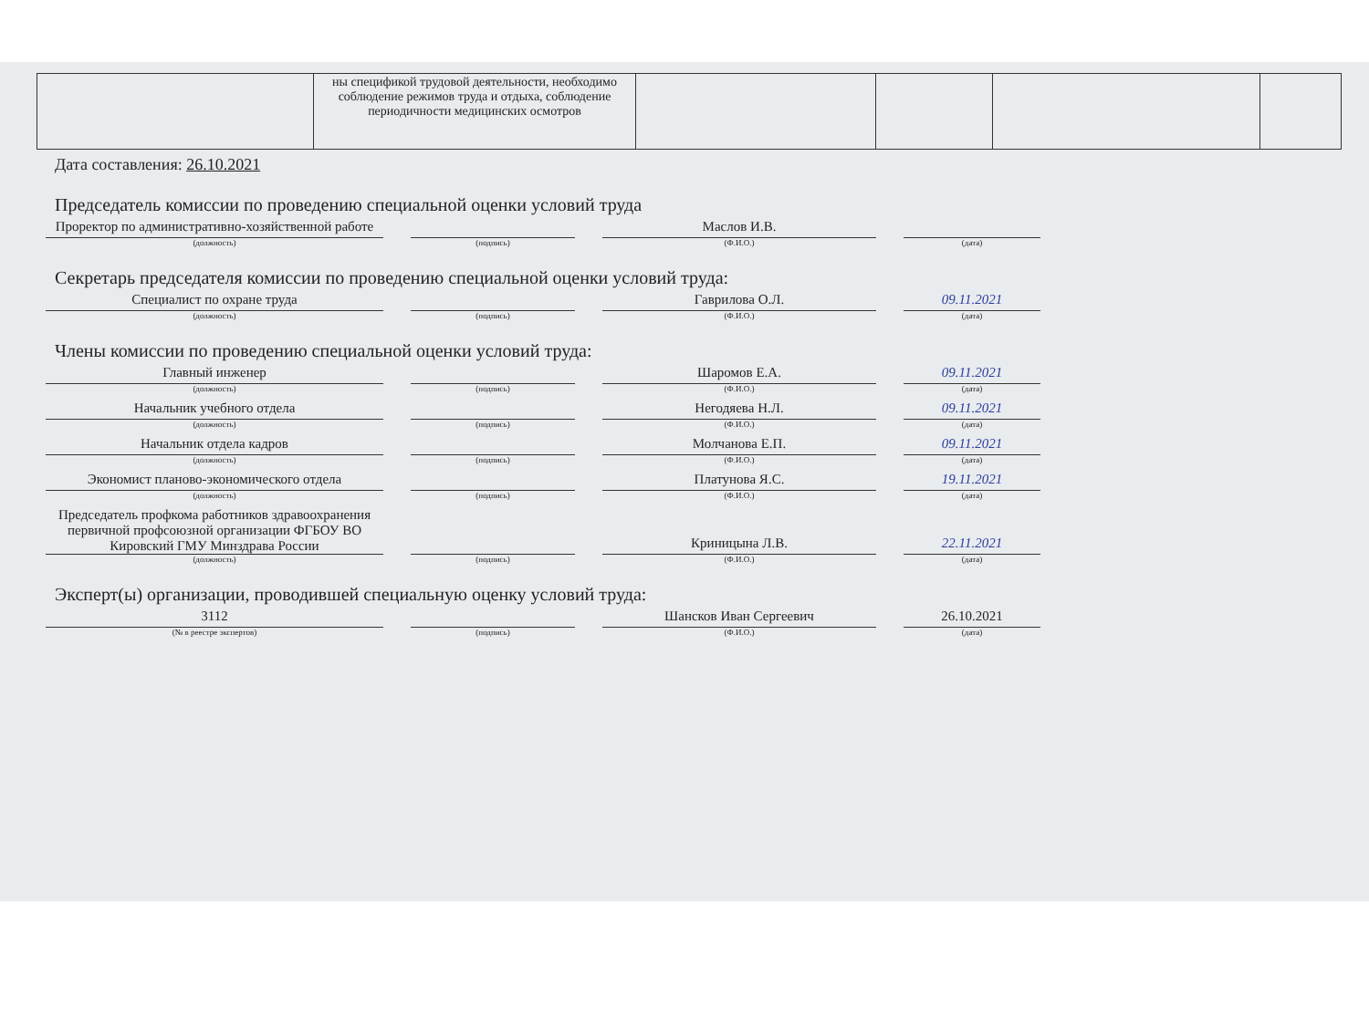| | ны спецификой трудовой деятельности, необходимо соблюдение режимов труда и отдыха, соблюдение периодичности медицинских осмотров | | | | |
Дата составления: 26.10.2021
Председатель комиссии по проведению специальной оценки условий труда
Проректор по административно-хозяйственной работе
(должность)
(подпись)
Маслов И.В.
(Ф.И.О.)
(дата)
Секретарь председателя комиссии по проведению специальной оценки условий труда:
Специалист по охране труда
(должность)
(подпись)
Гаврилова О.Л.
(Ф.И.О.)
09.11.2021
(дата)
Члены комиссии по проведению специальной оценки условий труда:
Главный инженер
(должность)
(подпись)
Шаромов Е.А.
(Ф.И.О.)
09.11.2021
(дата)
Начальник учебного отдела
(должность)
(подпись)
Негодяева Н.Л.
(Ф.И.О.)
09.11.2021
(дата)
Начальник отдела кадров
(должность)
(подпись)
Молчанова Е.П.
(Ф.И.О.)
09.11.2021
(дата)
Экономист планово-экономического отдела
(должность)
(подпись)
Платунова Я.С.
(Ф.И.О.)
19.11.2021
(дата)
Председатель профкома работников здравоохранения первичной профсоюзной организации ФГБОУ ВО Кировский ГМУ Минздрава России
(должность)
(подпись)
Криницына Л.В.
(Ф.И.О.)
22.11.2021
(дата)
Эксперт(ы) организации, проводившей специальную оценку условий труда:
3112
(№ в реестре экспертов)
(подпись)
Шансков Иван Сергеевич
(Ф.И.О.)
26.10.2021
(дата)